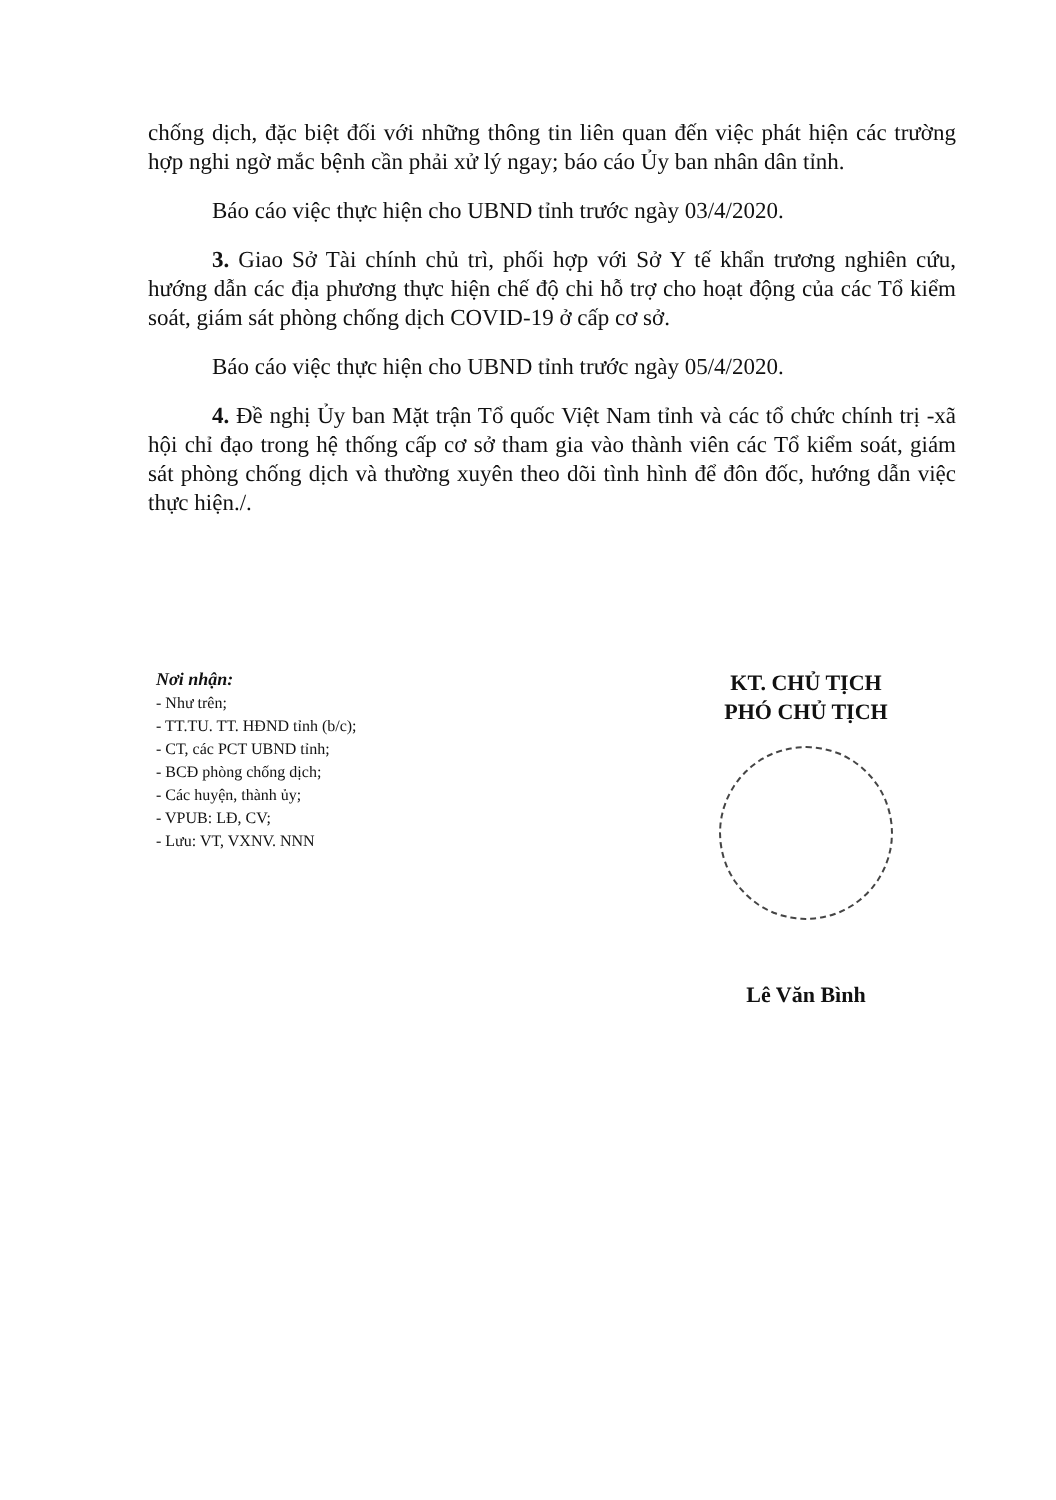chống dịch, đặc biệt đối với những thông tin liên quan đến việc phát hiện các trường hợp nghi ngờ mắc bệnh cần phải xử lý ngay; báo cáo Ủy ban nhân dân tỉnh.
Báo cáo việc thực hiện cho UBND tỉnh trước ngày 03/4/2020.
3. Giao Sở Tài chính chủ trì, phối hợp với Sở Y tế khẩn trương nghiên cứu, hướng dẫn các địa phương thực hiện chế độ chi hỗ trợ cho hoạt động của các Tổ kiểm soát, giám sát phòng chống dịch COVID-19 ở cấp cơ sở.
Báo cáo việc thực hiện cho UBND tỉnh trước ngày 05/4/2020.
4. Đề nghị Ủy ban Mặt trận Tổ quốc Việt Nam tỉnh và các tổ chức chính trị -xã hội chỉ đạo trong hệ thống cấp cơ sở tham gia vào thành viên các Tổ kiểm soát, giám sát phòng chống dịch và thường xuyên theo dõi tình hình để đôn đốc, hướng dẫn việc thực hiện./.
Nơi nhận:
- Như trên;
- TT.TU. TT. HĐND tỉnh (b/c);
- CT, các PCT UBND tỉnh;
- BCĐ phòng chống dịch;
- Các huyện, thành ủy;
- VPUB: LĐ, CV;
- Lưu: VT, VXNV. NNN
KT. CHỦ TỊCH
PHÓ CHỦ TỊCH
Lê Văn Bình